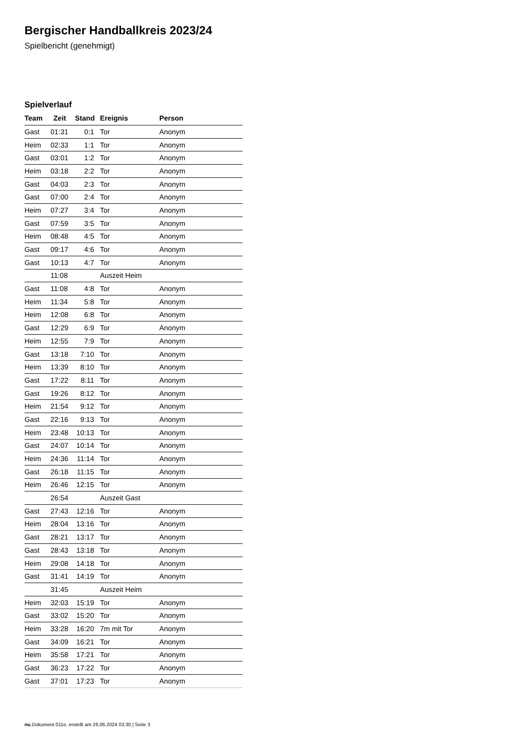Bergischer Handballkreis 2023/24
Spielbericht (genehmigt)
Spielverlauf
| Team | Zeit | Stand | Ereignis | Person |
| --- | --- | --- | --- | --- |
| Gast | 01:31 | 0:1 | Tor | Anonym |
| Heim | 02:33 | 1:1 | Tor | Anonym |
| Gast | 03:01 | 1:2 | Tor | Anonym |
| Heim | 03:18 | 2:2 | Tor | Anonym |
| Gast | 04:03 | 2:3 | Tor | Anonym |
| Gast | 07:00 | 2:4 | Tor | Anonym |
| Heim | 07:27 | 3:4 | Tor | Anonym |
| Gast | 07:59 | 3:5 | Tor | Anonym |
| Heim | 08:48 | 4:5 | Tor | Anonym |
| Gast | 09:17 | 4:6 | Tor | Anonym |
| Gast | 10:13 | 4:7 | Tor | Anonym |
| | 11:08 | | Auszeit Heim | |
| Gast | 11:08 | 4:8 | Tor | Anonym |
| Heim | 11:34 | 5:8 | Tor | Anonym |
| Heim | 12:08 | 6:8 | Tor | Anonym |
| Gast | 12:29 | 6:9 | Tor | Anonym |
| Heim | 12:55 | 7:9 | Tor | Anonym |
| Gast | 13:18 | 7:10 | Tor | Anonym |
| Heim | 13:39 | 8:10 | Tor | Anonym |
| Gast | 17:22 | 8:11 | Tor | Anonym |
| Gast | 19:26 | 8:12 | Tor | Anonym |
| Heim | 21:54 | 9:12 | Tor | Anonym |
| Gast | 22:16 | 9:13 | Tor | Anonym |
| Heim | 23:48 | 10:13 | Tor | Anonym |
| Gast | 24:07 | 10:14 | Tor | Anonym |
| Heim | 24:36 | 11:14 | Tor | Anonym |
| Gast | 26:18 | 11:15 | Tor | Anonym |
| Heim | 26:46 | 12:15 | Tor | Anonym |
| | 26:54 | | Auszeit Gast | |
| Gast | 27:43 | 12:16 | Tor | Anonym |
| Heim | 28:04 | 13:16 | Tor | Anonym |
| Gast | 28:21 | 13:17 | Tor | Anonym |
| Gast | 28:43 | 13:18 | Tor | Anonym |
| Heim | 29:08 | 14:18 | Tor | Anonym |
| Gast | 31:41 | 14:19 | Tor | Anonym |
| | 31:45 | | Auszeit Heim | |
| Heim | 32:03 | 15:19 | Tor | Anonym |
| Gast | 33:02 | 15:20 | Tor | Anonym |
| Heim | 33:28 | 16:20 | 7m mit Tor | Anonym |
| Gast | 34:09 | 16:21 | Tor | Anonym |
| Heim | 35:58 | 17:21 | Tor | Anonym |
| Gast | 36:23 | 17:22 | Tor | Anonym |
| Gast | 37:01 | 17:23 | Tor | Anonym |
nu.Dokument 011e, erstellt am 26.06.2024 03:30 | Seite 3